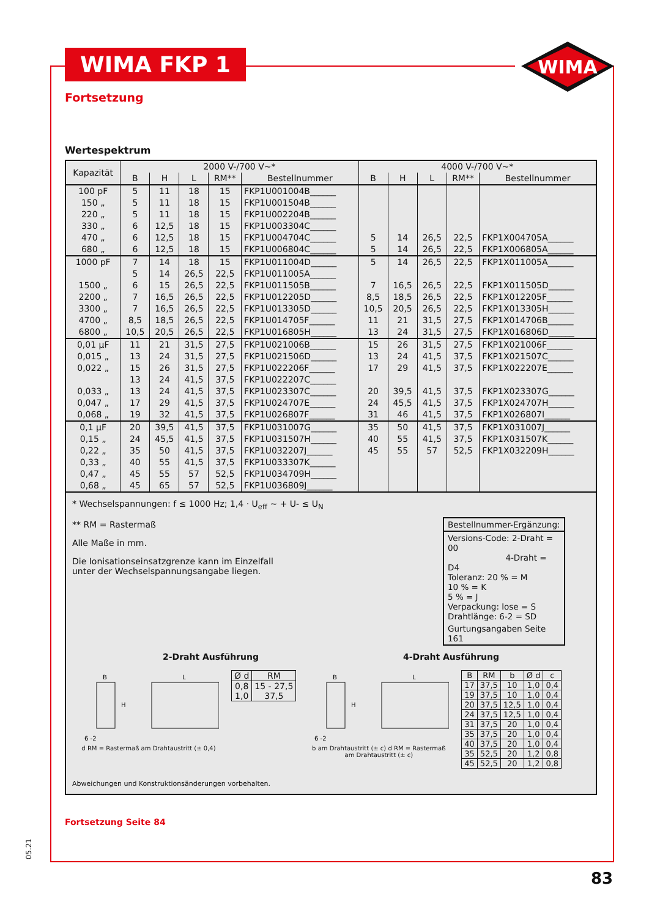WIMA FKP 1
WIMA
Fortsetzung
Wertespektrum
| Kapazität | 2000 V-/700 V~* | | | | | 4000 V-/700 V~* | | | | |
| --- | --- | --- | --- | --- | --- | --- | --- | --- | --- | --- |
| | B | H | L | RM** | Bestellnummer | B | H | L | RM** | Bestellnummer |
| 100 pF | 5 | 11 | 18 | 15 | FKP1U001004B______ | | | | | |
| 150 „ | 5 | 11 | 18 | 15 | FKP1U001504B______ | | | | | |
| 220 „ | 5 | 11 | 18 | 15 | FKP1U002204B______ | | | | | |
| 330 „ | 6 | 12,5 | 18 | 15 | FKP1U003304C______ | | | | | |
| 470 „ | 6 | 12,5 | 18 | 15 | FKP1U004704C______ | 5 | 14 | 26,5 | 22,5 | FKP1X004705A______ |
| 680 „ | 6 | 12,5 | 18 | 15 | FKP1U006804C______ | 5 | 14 | 26,5 | 22,5 | FKP1X006805A______ |
| 1000 pF | 7 | 14 | 18 | 15 | FKP1U011004D______ | 5 | 14 | 26,5 | 22,5 | FKP1X011005A______ |
| | 5 | 14 | 26,5 | 22,5 | FKP1U011005A______ | | | | | |
| 1500 „ | 6 | 15 | 26,5 | 22,5 | FKP1U011505B______ | 7 | 16,5 | 26,5 | 22,5 | FKP1X011505D______ |
| 2200 „ | 7 | 16,5 | 26,5 | 22,5 | FKP1U012205D______ | 8,5 | 18,5 | 26,5 | 22,5 | FKP1X012205F______ |
| 3300 „ | 7 | 16,5 | 26,5 | 22,5 | FKP1U013305D______ | 10,5 | 20,5 | 26,5 | 22,5 | FKP1X013305H______ |
| 4700 „ | 8,5 | 18,5 | 26,5 | 22,5 | FKP1U014705F______ | 11 | 21 | 31,5 | 27,5 | FKP1X014706B______ |
| 6800 „ | 10,5 | 20,5 | 26,5 | 22,5 | FKP1U016805H______ | 13 | 24 | 31,5 | 27,5 | FKP1X016806D______ |
| 0,01 µF | 11 | 21 | 31,5 | 27,5 | FKP1U021006B______ | 15 | 26 | 31,5 | 27,5 | FKP1X021006F______ |
| 0,015 „ | 13 | 24 | 31,5 | 27,5 | FKP1U021506D______ | 13 | 24 | 41,5 | 37,5 | FKP1X021507C______ |
| 0,022 „ | 15 | 26 | 31,5 | 27,5 | FKP1U022206F______ | 17 | 29 | 41,5 | 37,5 | FKP1X022207E______ |
| | 13 | 24 | 41,5 | 37,5 | FKP1U022207C______ | | | | | |
| 0,033 „ | 13 | 24 | 41,5 | 37,5 | FKP1U023307C______ | 20 | 39,5 | 41,5 | 37,5 | FKP1X023307G______ |
| 0,047 „ | 17 | 29 | 41,5 | 37,5 | FKP1U024707E______ | 24 | 45,5 | 41,5 | 37,5 | FKP1X024707H______ |
| 0,068 „ | 19 | 32 | 41,5 | 37,5 | FKP1U026807F______ | 31 | 46 | 41,5 | 37,5 | FKP1X026807I______ |
| 0,1 µF | 20 | 39,5 | 41,5 | 37,5 | FKP1U031007G______ | 35 | 50 | 41,5 | 37,5 | FKP1X031007J______ |
| 0,15 „ | 24 | 45,5 | 41,5 | 37,5 | FKP1U031507H______ | 40 | 55 | 41,5 | 37,5 | FKP1X031507K______ |
| 0,22 „ | 35 | 50 | 41,5 | 37,5 | FKP1U032207J______ | 45 | 55 | 57 | 52,5 | FKP1X032209H______ |
| 0,33 „ | 40 | 55 | 41,5 | 37,5 | FKP1U033307K______ | | | | | |
| 0,47 „ | 45 | 55 | 57 | 52,5 | FKP1U034709H______ | | | | | |
| 0,68 „ | 45 | 65 | 57 | 52,5 | FKP1U036809J______ | | | | | |
* Wechselspannungen: f ≤ 1000 Hz; 1,4 · U<sub>eff</sub> ~ + U- ≤ U<sub>N</sub>
** RM = Rastermaß
Alle Maße in mm.
Die Ionisationseinsatzgrenze kann im Einzelfall
unter der Wechselspannungsangabe liegen.
Bestellnummer-Ergänzung:
Versions-Code: 2-Draht = 00
4-Draht = D4
Toleranz: 20 % = M
10 % = K
5 % = J
Verpackung: lose = S
Drahtlänge: 6-2 = SD
Gurtungsangaben Seite 161
2-Draht Ausführung 4-Draht Ausführung
B
L
H
6 -2
d RM = Rastermaß am Drahtaustritt (± 0,4)
| Ø d | RM |
| --- | --- |
| 0,8 1,0 | 15 - 27,5 37,5 |
B
L
H
6 -2
b am Drahtaustritt (± c) d RM = Rastermaß am Drahtaustritt (± c)
| B | RM | b | Ø d | c |
| --- | --- | --- | --- | --- |
| 17 | 37,5 | 10 | 1,0 | 0,4 |
| 19 | 37,5 | 10 | 1,0 | 0,4 |
| 20 | 37,5 | 12,5 | 1,0 | 0,4 |
| 24 | 37,5 | 12,5 | 1,0 | 0,4 |
| 31 | 37,5 | 20 | 1,0 | 0,4 |
| 35 | 37,5 | 20 | 1,0 | 0,4 |
| 40 | 37,5 | 20 | 1,0 | 0,4 |
| 35 | 52,5 | 20 | 1,2 | 0,8 |
| 45 | 52,5 | 20 | 1,2 | 0,8 |
Abweichungen und Konstruktionsänderungen vorbehalten.
Fortsetzung Seite 84
05.21
83